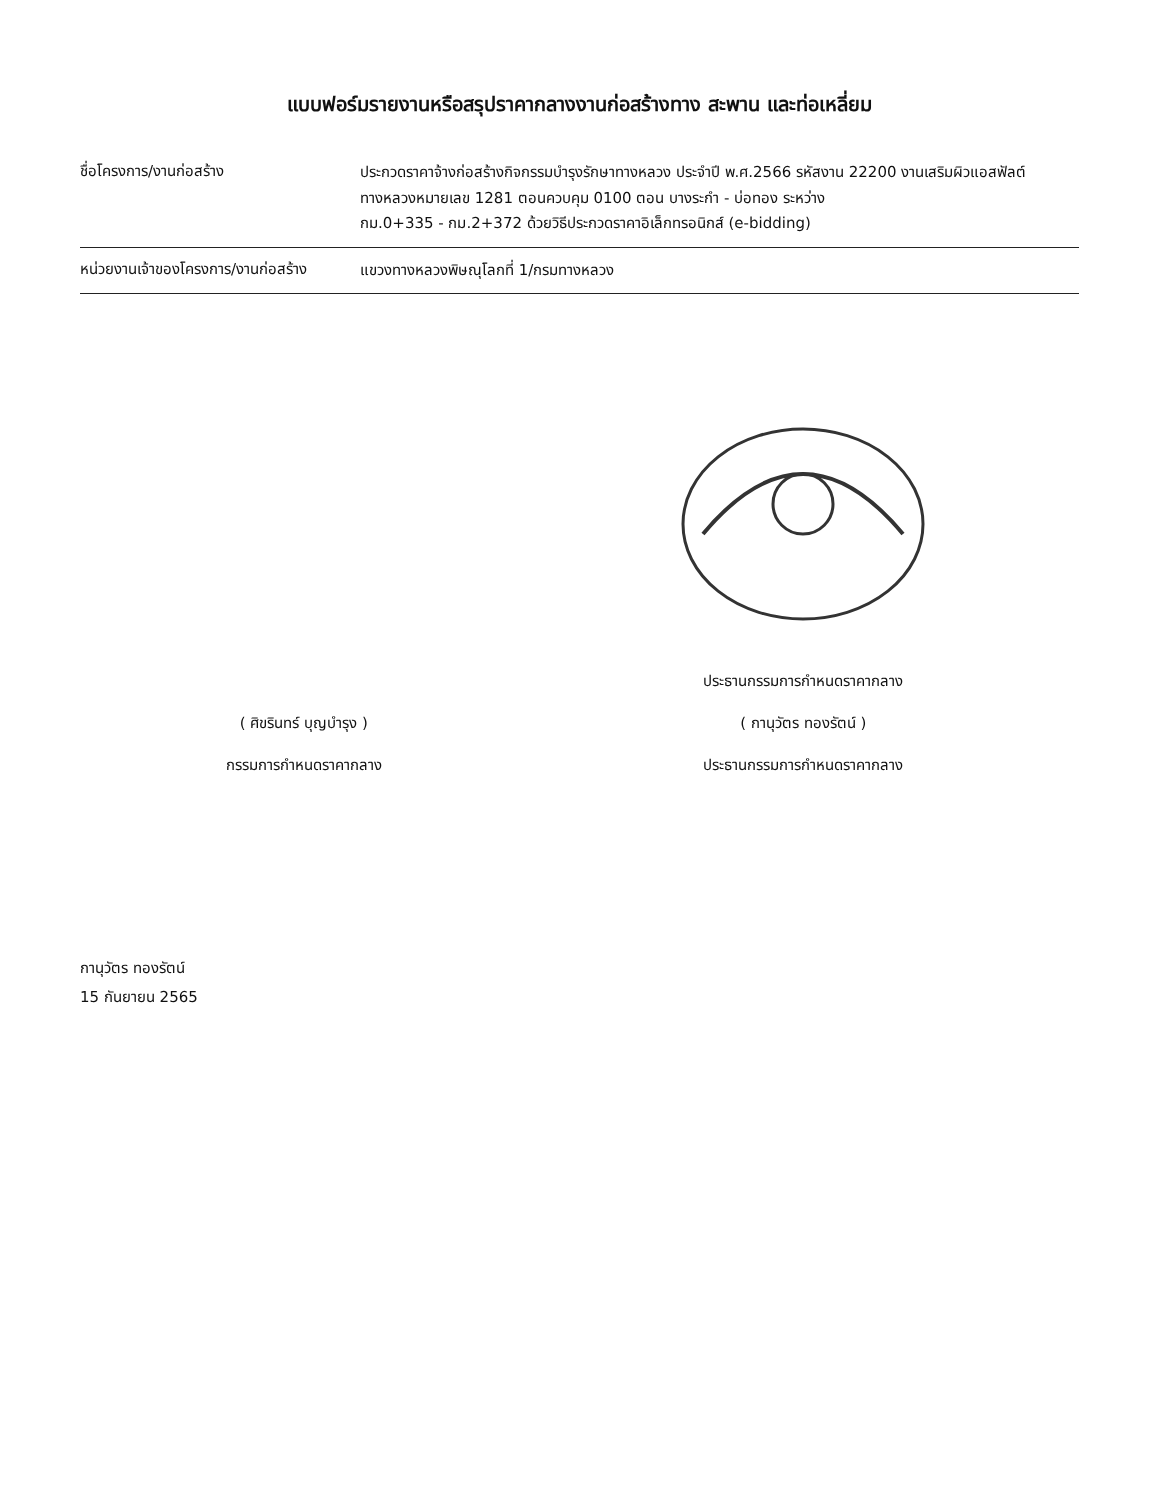แบบฟอร์มรายงานหรือสรุปราคากลางงานก่อสร้างทาง สะพาน และท่อเหลี่ยม
ชื่อโครงการ/งานก่อสร้าง
ประกวดราคาจ้างก่อสร้างกิจกรรมบำรุงรักษาทางหลวง ประจำปี พ.ศ.2566 รหัสงาน 22200 งานเสริมผิวแอสฟัลต์ ทางหลวงหมายเลข 1281 ตอนควบคุม 0100 ตอน บางระกำ - บ่อทอง ระหว่าง
กม.0+335 - กม.2+372 ด้วยวิธีประกวดราคาอิเล็กทรอนิกส์ (e-bidding)
หน่วยงานเจ้าของโครงการ/งานก่อสร้าง
แขวงทางหลวงพิษณุโลกที่ 1/กรมทางหลวง
( ศิขรินทร์ บุญบำรุง )
กรรมการกำหนดราคากลาง
ประธานกรรมการกำหนดราคากลาง
( กานุวัตร ทองรัตน์ )
ประธานกรรมการกำหนดราคากลาง
กานุวัตร ทองรัตน์
15 กันยายน 2565